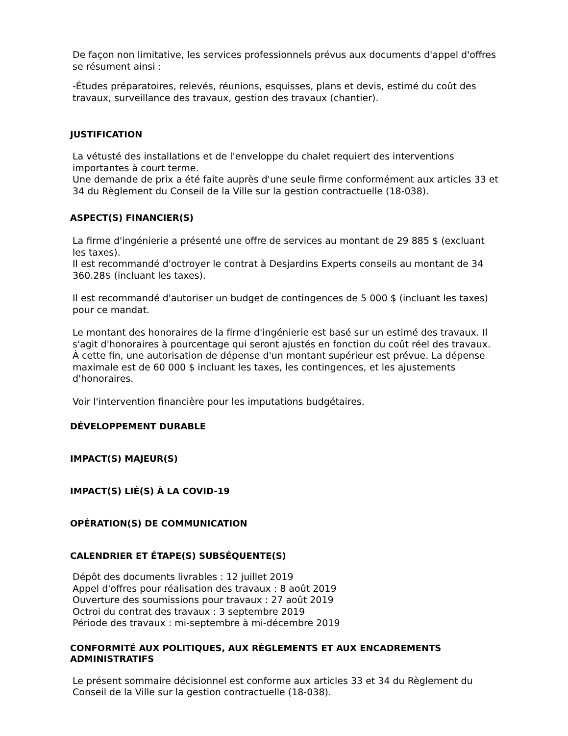De façon non limitative, les services professionnels prévus aux documents d'appel d'offres se résument ainsi :
-Études préparatoires, relevés, réunions, esquisses, plans et devis, estimé du coût des travaux, surveillance des travaux, gestion des travaux (chantier).
JUSTIFICATION
La vétusté des installations et de l'enveloppe du chalet requiert des interventions importantes à court terme.
Une demande de prix a été faite auprès d'une seule firme conformément aux articles 33 et 34 du Règlement du Conseil de la Ville sur la gestion contractuelle (18-038).
ASPECT(S) FINANCIER(S)
La firme d'ingénierie a présenté une offre de services au montant de 29 885 $ (excluant les taxes).
Il est recommandé d'octroyer le contrat à Desjardins Experts conseils au montant de 34 360.28$ (incluant les taxes).
Il est recommandé d'autoriser un budget de contingences de 5 000 $ (incluant les taxes) pour ce mandat.
Le montant des honoraires de la firme d'ingénierie est basé sur un estimé des travaux. Il s'agit d'honoraires à pourcentage qui seront ajustés en fonction du coût réel des travaux. À cette fin, une autorisation de dépense d'un montant supérieur est prévue. La dépense maximale est de 60 000 $ incluant les taxes, les contingences, et les ajustements d'honoraires.
Voir l'intervention financière pour les imputations budgétaires.
DÉVELOPPEMENT DURABLE
IMPACT(S) MAJEUR(S)
IMPACT(S) LIÉ(S) À LA COVID-19
OPÉRATION(S) DE COMMUNICATION
CALENDRIER ET ÉTAPE(S) SUBSÉQUENTE(S)
Dépôt des documents livrables : 12 juillet 2019
Appel d'offres pour réalisation des travaux : 8 août 2019
Ouverture des soumissions pour travaux : 27 août 2019
Octroi du contrat des travaux : 3 septembre 2019
Période des travaux : mi-septembre à mi-décembre 2019
CONFORMITÉ AUX POLITIQUES, AUX RÈGLEMENTS ET AUX ENCADREMENTS ADMINISTRATIFS
Le présent sommaire décisionnel est conforme aux articles 33 et 34 du Règlement du Conseil de la Ville sur la gestion contractuelle (18-038).